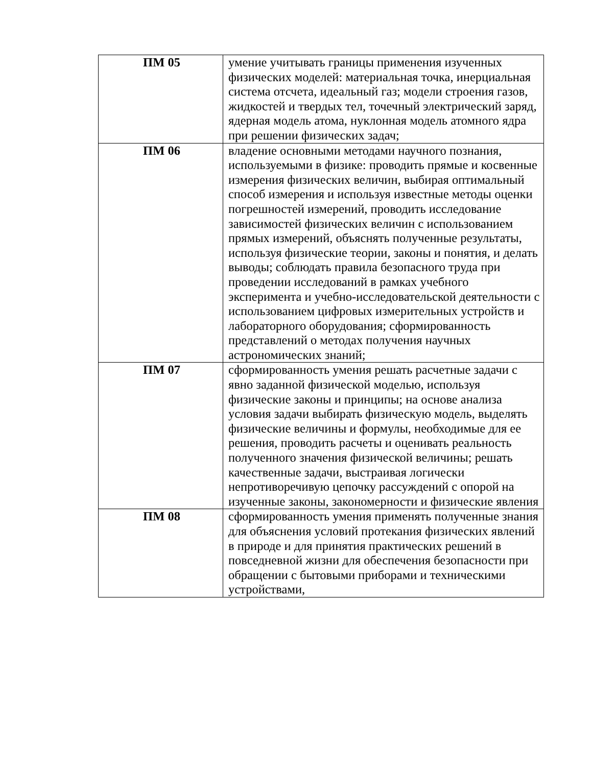| ПМ 05 | умение учитывать границы применения изученных физических моделей: материальная точка, инерциальная система отсчета, идеальный газ; модели строения газов, жидкостей и твердых тел, точечный электрический заряд, ядерная модель атома, нуклонная модель атомного ядра при решении физических задач; |
| ПМ 06 | владение основными методами научного познания, используемыми в физике: проводить прямые и косвенные измерения физических величин, выбирая оптимальный способ измерения и используя известные методы оценки погрешностей измерений, проводить исследование зависимостей физических величин с использованием прямых измерений, объяснять полученные результаты, используя физические теории, законы и понятия, и делать выводы; соблюдать правила безопасного труда при проведении исследований в рамках учебного эксперимента и учебно-исследовательской деятельности с использованием цифровых измерительных устройств и лабораторного оборудования; сформированность представлений о методах получения научных астрономических знаний; |
| ПМ 07 | сформированность умения решать расчетные задачи с явно заданной физической моделью, используя физические законы и принципы; на основе анализа условия задачи выбирать физическую модель, выделять физические величины и формулы, необходимые для ее решения, проводить расчеты и оценивать реальность полученного значения физической величины; решать качественные задачи, выстраивая логически непротиворечивую цепочку рассуждений с опорой на изученные законы, закономерности и физические явления |
| ПМ 08 | сформированность умения применять полученные знания для объяснения условий протекания физических явлений в природе и для принятия практических решений в повседневной жизни для обеспечения безопасности при обращении с бытовыми приборами и техническими устройствами, |